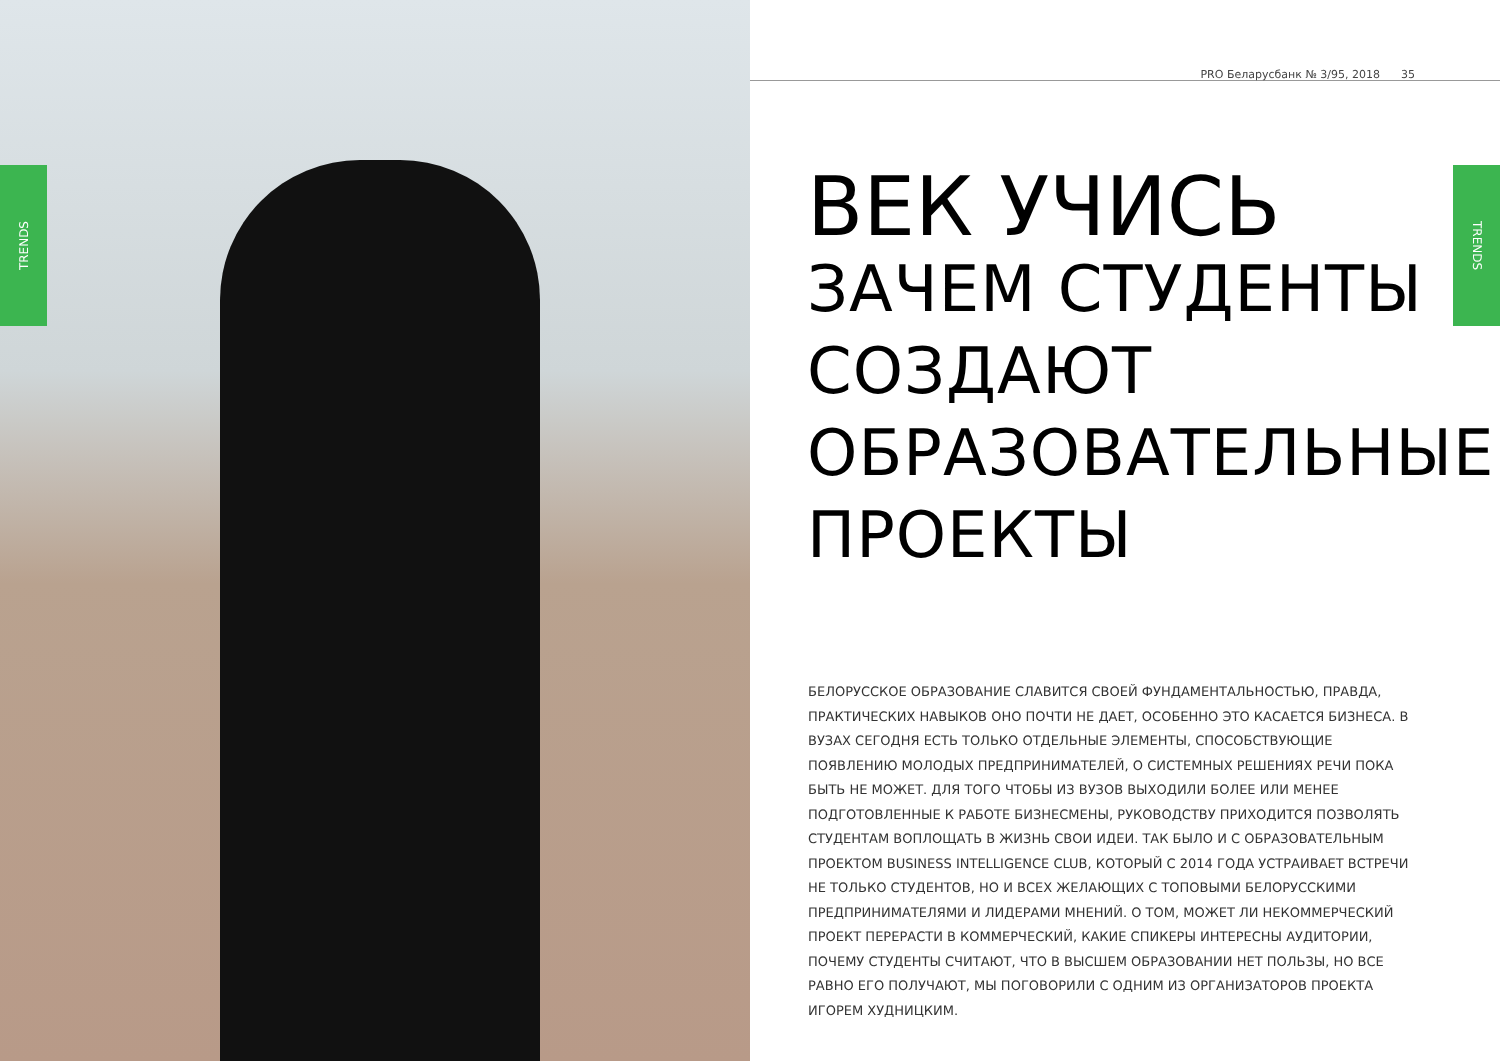TRENDS
PRO Беларусбанк № 3/95, 2018 35
TRENDS
ВЕК УЧИСЬ
ЗАЧЕМ СТУДЕНТЫ
СОЗДАЮТ
ОБРАЗОВАТЕЛЬНЫЕ
ПРОЕКТЫ
БЕЛОРУССКОЕ ОБРАЗОВАНИЕ СЛАВИТСЯ СВОЕЙ ФУНДАМЕНТАЛЬНОСТЬЮ, ПРАВДА, ПРАКТИЧЕСКИХ НАВЫКОВ ОНО ПОЧТИ НЕ ДАЕТ, ОСОБЕННО ЭТО КАСАЕТСЯ БИЗНЕСА. В ВУЗАХ СЕГОДНЯ ЕСТЬ ТОЛЬКО ОТДЕЛЬНЫЕ ЭЛЕМЕНТЫ, СПОСОБСТВУЮЩИЕ ПОЯВЛЕНИЮ МОЛОДЫХ ПРЕДПРИНИМАТЕЛЕЙ, О СИСТЕМНЫХ РЕШЕНИЯХ РЕЧИ ПОКА БЫТЬ НЕ МОЖЕТ. ДЛЯ ТОГО ЧТОБЫ ИЗ ВУЗОВ ВЫХОДИЛИ БОЛЕЕ ИЛИ МЕНЕЕ ПОДГОТОВЛЕННЫЕ К РАБОТЕ БИЗНЕСМЕНЫ, РУКОВОДСТВУ ПРИХОДИТСЯ ПОЗВОЛЯТЬ СТУДЕНТАМ ВОПЛОЩАТЬ В ЖИЗНЬ СВОИ ИДЕИ. ТАК БЫЛО И С ОБРАЗОВАТЕЛЬНЫМ ПРОЕКТОМ BUSINESS INTELLIGENCE CLUB, КОТОРЫЙ С 2014 ГОДА УСТРАИВАЕТ ВСТРЕЧИ НЕ ТОЛЬКО СТУДЕНТОВ, НО И ВСЕХ ЖЕЛАЮЩИХ С ТОПОВЫМИ БЕЛОРУССКИМИ ПРЕДПРИНИМАТЕЛЯМИ И ЛИДЕРАМИ МНЕНИЙ. О ТОМ, МОЖЕТ ЛИ НЕКОММЕРЧЕСКИЙ ПРОЕКТ ПЕРЕРАСТИ В КОММЕРЧЕСКИЙ, КАКИЕ СПИКЕРЫ ИНТЕРЕСНЫ АУДИТОРИИ, ПОЧЕМУ СТУДЕНТЫ СЧИТАЮТ, ЧТО В ВЫСШЕМ ОБРАЗОВАНИИ НЕТ ПОЛЬЗЫ, НО ВСЕ РАВНО ЕГО ПОЛУЧАЮТ, МЫ ПОГОВОРИЛИ С ОДНИМ ИЗ ОРГАНИЗАТОРОВ ПРОЕКТА ИГОРЕМ ХУДНИЦКИМ.